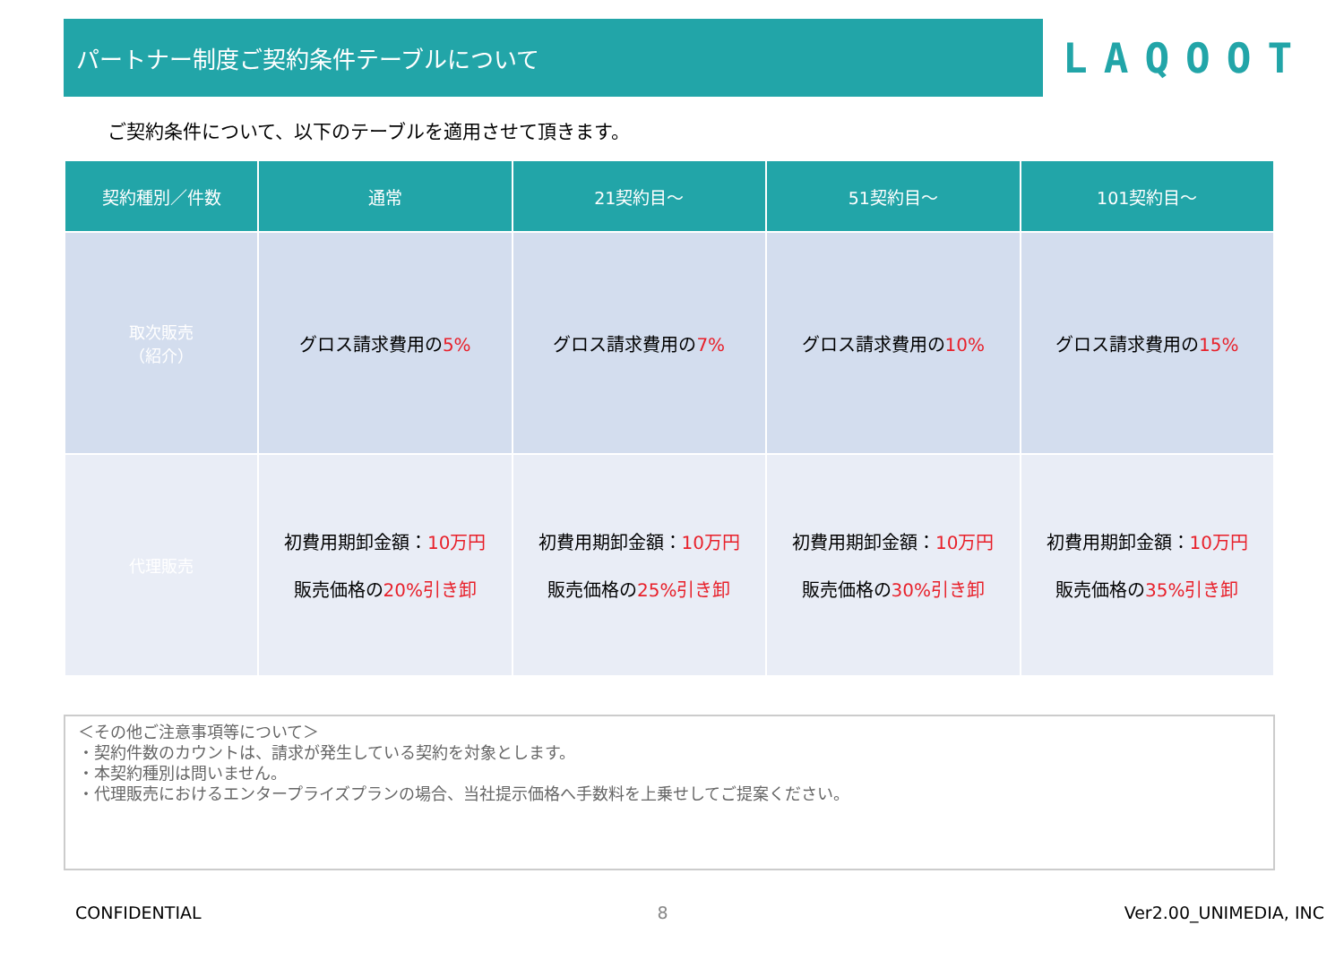パートナー制度ご契約条件テーブルについて
LAQOOT
ご契約条件について、以下のテーブルを適用させて頂きます。
| 契約種別／件数 | 通常 | 21契約目～ | 51契約目～ | 101契約目～ |
| --- | --- | --- | --- | --- |
| 取次販売 （紹介） | グロス請求費用の 5% | グロス請求費用の 7% | グロス請求費用の 10% | グロス請求費用の 15% |
| 代理販売 | 初費用期卸金額： 10万円 販売価格の 20%引き卸 | 初費用期卸金額： 10万円 販売価格の 25%引き卸 | 初費用期卸金額： 10万円 販売価格の 30%引き卸 | 初費用期卸金額： 10万円 販売価格の 35%引き卸 |
＜その他ご注意事項等について＞
・契約件数のカウントは、請求が発生している契約を対象とします。
・本契約種別は問いません。
・代理販売におけるエンタープライズプランの場合、当社提示価格へ手数料を上乗せしてご提案ください。
CONFIDENTIAL 8 Ver2.00_UNIMEDIA, INC